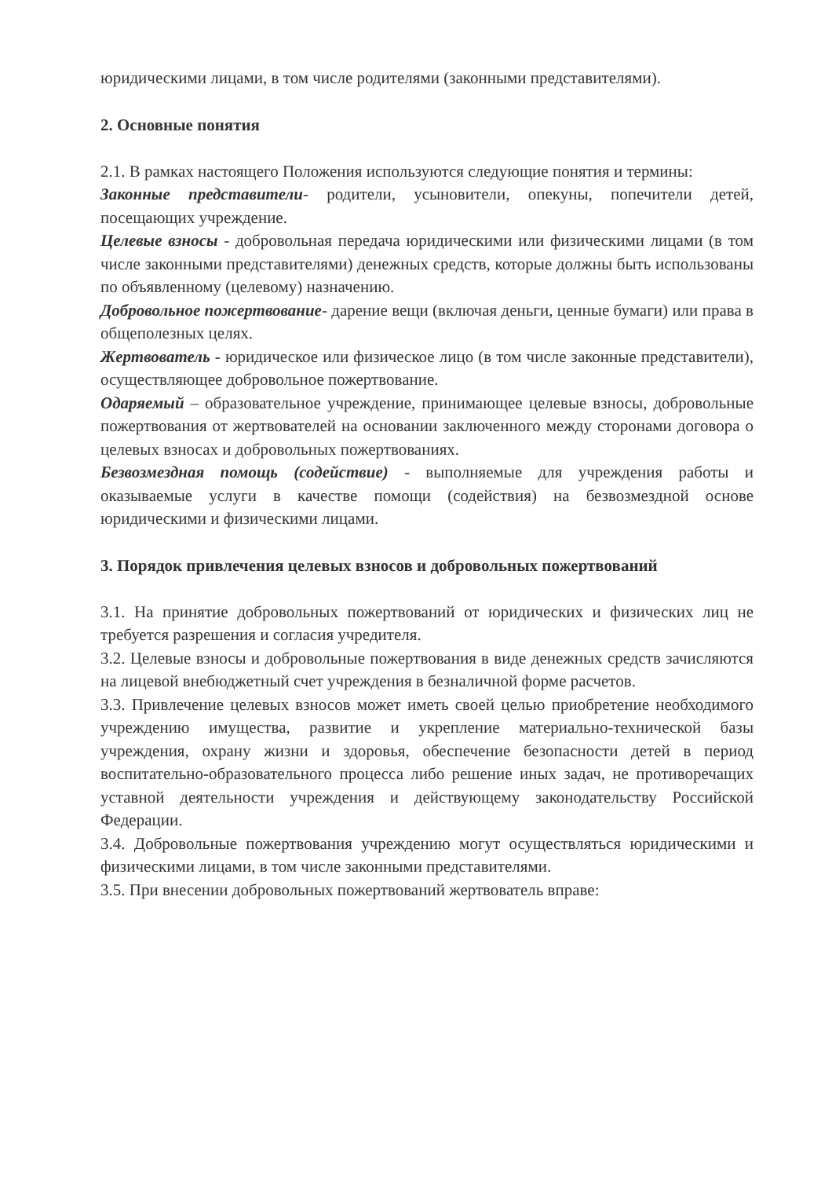юридическими лицами, в том числе родителями (законными представителями).
2. Основные понятия
2.1. В рамках настоящего Положения используются следующие понятия и термины:
Законные представители- родители, усыновители, опекуны, попечители детей, посещающих учреждение.
Целевые взносы - добровольная передача юридическими или физическими лицами (в том числе законными представителями) денежных средств, которые должны быть использованы по объявленному (целевому) назначению.
Добровольное пожертвование- дарение вещи (включая деньги, ценные бумаги) или права в общеполезных целях.
Жертвователь - юридическое или физическое лицо (в том числе законные представители), осуществляющее добровольное пожертвование.
Одаряемый – образовательное учреждение, принимающее целевые взносы, добровольные пожертвования от жертвователей на основании заключенного между сторонами договора о целевых взносах и добровольных пожертвованиях.
Безвозмездная помощь (содействие) - выполняемые для учреждения работы и оказываемые услуги в качестве помощи (содействия) на безвозмездной основе юридическими и физическими лицами.
3. Порядок привлечения целевых взносов и добровольных пожертвований
3.1. На принятие добровольных пожертвований от юридических и физических лиц не требуется разрешения и согласия учредителя.
3.2. Целевые взносы и добровольные пожертвования в виде денежных средств зачисляются на лицевой внебюджетный счет учреждения в безналичной форме расчетов.
3.3. Привлечение целевых взносов может иметь своей целью приобретение необходимого учреждению имущества, развитие и укрепление материально-технической базы учреждения, охрану жизни и здоровья, обеспечение безопасности детей в период воспитательно-образовательного процесса либо решение иных задач, не противоречащих уставной деятельности учреждения и действующему законодательству Российской Федерации.
3.4. Добровольные пожертвования учреждению могут осуществляться юридическими и физическими лицами, в том числе законными представителями.
3.5. При внесении добровольных пожертвований жертвователь вправе: